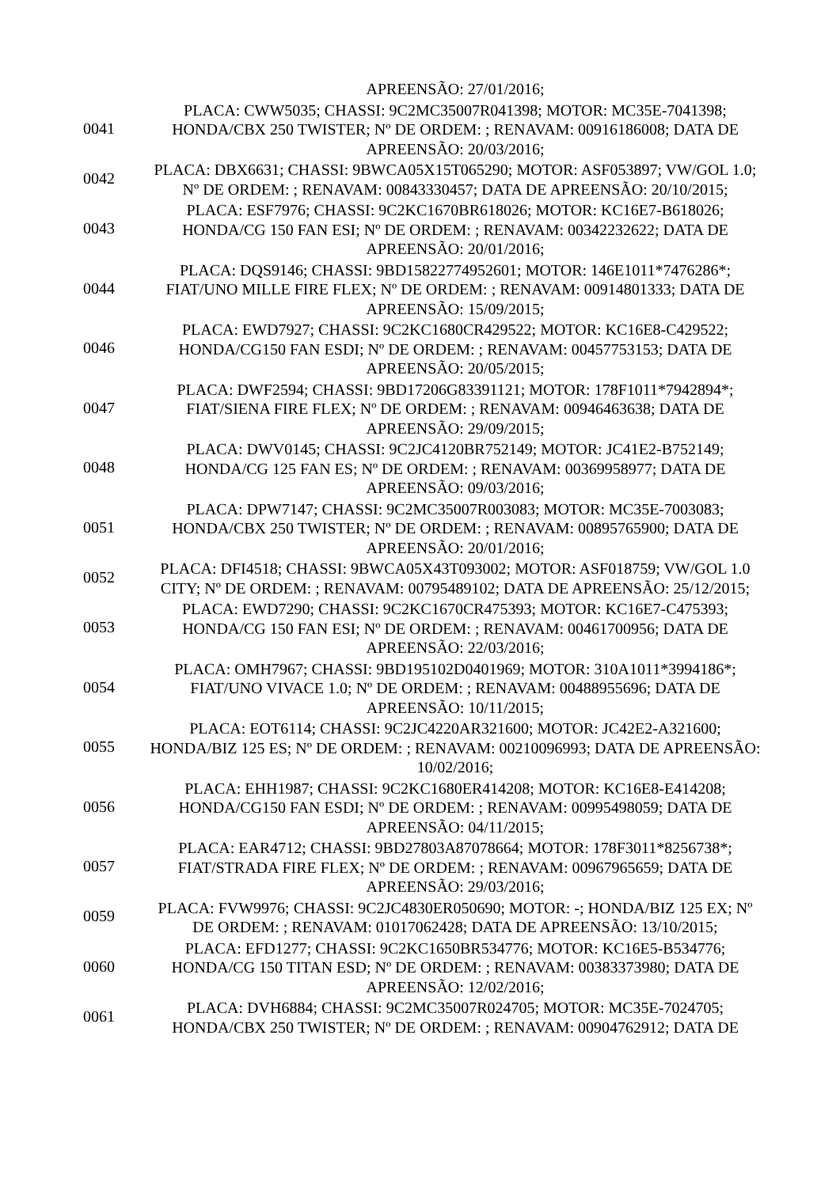| | APREENSÃO: 27/01/2016; |
| 0041 | PLACA: CWW5035; CHASSI: 9C2MC35007R041398; MOTOR: MC35E-7041398; HONDA/CBX 250 TWISTER; Nº DE ORDEM: ; RENAVAM: 00916186008; DATA DE APREENSÃO: 20/03/2016; |
| 0042 | PLACA: DBX6631; CHASSI: 9BWCA05X15T065290; MOTOR: ASF053897; VW/GOL 1.0; Nº DE ORDEM: ; RENAVAM: 00843330457; DATA DE APREENSÃO: 20/10/2015; |
| 0043 | PLACA: ESF7976; CHASSI: 9C2KC1670BR618026; MOTOR: KC16E7-B618026; HONDA/CG 150 FAN ESI; Nº DE ORDEM: ; RENAVAM: 00342232622; DATA DE APREENSÃO: 20/01/2016; |
| 0044 | PLACA: DQS9146; CHASSI: 9BD15822774952601; MOTOR: 146E1011*7476286*; FIAT/UNO MILLE FIRE FLEX; Nº DE ORDEM: ; RENAVAM: 00914801333; DATA DE APREENSÃO: 15/09/2015; |
| 0046 | PLACA: EWD7927; CHASSI: 9C2KC1680CR429522; MOTOR: KC16E8-C429522; HONDA/CG150 FAN ESDI; Nº DE ORDEM: ; RENAVAM: 00457753153; DATA DE APREENSÃO: 20/05/2015; |
| 0047 | PLACA: DWF2594; CHASSI: 9BD17206G83391121; MOTOR: 178F1011*7942894*; FIAT/SIENA FIRE FLEX; Nº DE ORDEM: ; RENAVAM: 00946463638; DATA DE APREENSÃO: 29/09/2015; |
| 0048 | PLACA: DWV0145; CHASSI: 9C2JC4120BR752149; MOTOR: JC41E2-B752149; HONDA/CG 125 FAN ES; Nº DE ORDEM: ; RENAVAM: 00369958977; DATA DE APREENSÃO: 09/03/2016; |
| 0051 | PLACA: DPW7147; CHASSI: 9C2MC35007R003083; MOTOR: MC35E-7003083; HONDA/CBX 250 TWISTER; Nº DE ORDEM: ; RENAVAM: 00895765900; DATA DE APREENSÃO: 20/01/2016; |
| 0052 | PLACA: DFI4518; CHASSI: 9BWCA05X43T093002; MOTOR: ASF018759; VW/GOL 1.0 CITY; Nº DE ORDEM: ; RENAVAM: 00795489102; DATA DE APREENSÃO: 25/12/2015; |
| 0053 | PLACA: EWD7290; CHASSI: 9C2KC1670CR475393; MOTOR: KC16E7-C475393; HONDA/CG 150 FAN ESI; Nº DE ORDEM: ; RENAVAM: 00461700956; DATA DE APREENSÃO: 22/03/2016; |
| 0054 | PLACA: OMH7967; CHASSI: 9BD195102D0401969; MOTOR: 310A1011*3994186*; FIAT/UNO VIVACE 1.0; Nº DE ORDEM: ; RENAVAM: 00488955696; DATA DE APREENSÃO: 10/11/2015; |
| 0055 | PLACA: EOT6114; CHASSI: 9C2JC4220AR321600; MOTOR: JC42E2-A321600; HONDA/BIZ 125 ES; Nº DE ORDEM: ; RENAVAM: 00210096993; DATA DE APREENSÃO: 10/02/2016; |
| 0056 | PLACA: EHH1987; CHASSI: 9C2KC1680ER414208; MOTOR: KC16E8-E414208; HONDA/CG150 FAN ESDI; Nº DE ORDEM: ; RENAVAM: 00995498059; DATA DE APREENSÃO: 04/11/2015; |
| 0057 | PLACA: EAR4712; CHASSI: 9BD27803A87078664; MOTOR: 178F3011*8256738*; FIAT/STRADA FIRE FLEX; Nº DE ORDEM: ; RENAVAM: 00967965659; DATA DE APREENSÃO: 29/03/2016; |
| 0059 | PLACA: FVW9976; CHASSI: 9C2JC4830ER050690; MOTOR: -; HONDA/BIZ 125 EX; Nº DE ORDEM: ; RENAVAM: 01017062428; DATA DE APREENSÃO: 13/10/2015; |
| 0060 | PLACA: EFD1277; CHASSI: 9C2KC1650BR534776; MOTOR: KC16E5-B534776; HONDA/CG 150 TITAN ESD; Nº DE ORDEM: ; RENAVAM: 00383373980; DATA DE APREENSÃO: 12/02/2016; |
| 0061 | PLACA: DVH6884; CHASSI: 9C2MC35007R024705; MOTOR: MC35E-7024705; HONDA/CBX 250 TWISTER; Nº DE ORDEM: ; RENAVAM: 00904762912; DATA DE |